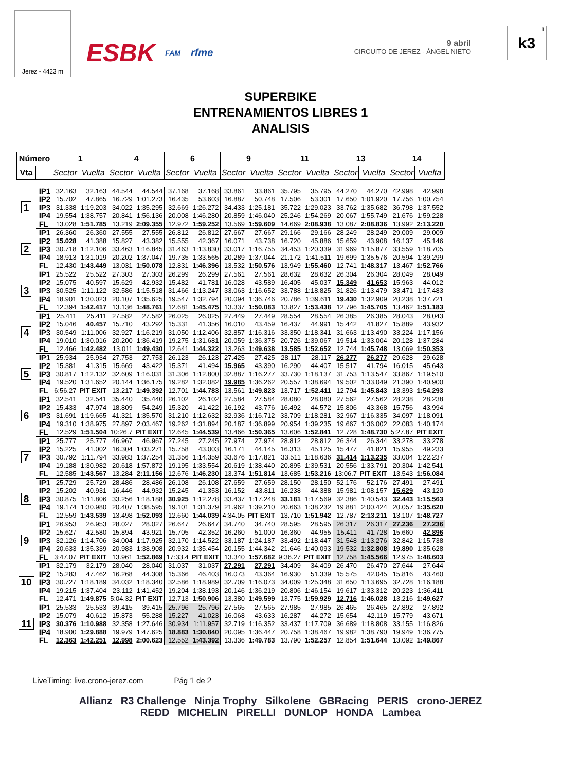Jerez - 4423 m
ESBK FAM rfme
9 abril
CIRCUITO DE JEREZ - ÁNGEL NIETO
1 k3
SUPERBIKE
ENTRENAMIENTOS LIBRES 1
ANALISIS
| Número | | 1 | | 4 | | 6 | | 9 | | 11 | | 13 | | 14 | |
| --- | --- | --- | --- | --- | --- | --- | --- | --- | --- | --- | --- | --- | --- | --- | --- |
| Vta | | Sector | Vuelta | Sector | Vuelta | Sector | Vuelta | Sector | Vuelta | Sector | Vuelta | Sector | Vuelta | Sector | Vuelta |
| 1 | IP1 | 32.163 | 32.163 | 44.544 | 44.544 | 37.168 | 37.168 | 33.861 | 33.861 | 35.795 | 35.795 | 44.270 | 44.270 | 42.998 | 42.998 |
| | IP2 | 15.702 | 47.865 | 16.729 | 1:01.273 | 16.435 | 53.603 | 16.887 | 50.748 | 17.506 | 53.301 | 17.650 | 1:01.920 | 17.756 | 1:00.754 |
| | IP3 | 31.338 | 1:19.203 | 34.022 | 1:35.295 | 32.669 | 1:26.272 | 34.433 | 1:25.181 | 35.722 | 1:29.023 | 33.762 | 1:35.682 | 36.798 | 1:37.552 |
| | IP4 | 19.554 | 1:38.757 | 20.841 | 1:56.136 | 20.008 | 1:46.280 | 20.859 | 1:46.040 | 25.246 | 1:54.269 | 20.067 | 1:55.749 | 21.676 | 1:59.228 |
| | FL | 13.028 | 1:51.785 | 13.219 | 2:09.355 | 12.972 | 1:59.252 | 13.569 | 1:59.609 | 14.669 | 2:08.938 | 13.087 | 2:08.836 | 13.992 | 2:13.220 |
| 2 | IP1 | 26.360 | 26.360 | 27.555 | 27.555 | 26.812 | 26.812 | 27.667 | 27.667 | 29.166 | 29.166 | 28.249 | 28.249 | 29.009 | 29.009 |
| | IP2 | 15.028 | 41.388 | 15.827 | 43.382 | 15.555 | 42.367 | 16.071 | 43.738 | 16.720 | 45.886 | 15.659 | 43.908 | 16.137 | 45.146 |
| | IP3 | 30.718 | 1:12.106 | 33.463 | 1:16.845 | 31.463 | 1:13.830 | 33.017 | 1:16.755 | 34.453 | 1:20.339 | 31.969 | 1:15.877 | 33.559 | 1:18.705 |
| | IP4 | 18.913 | 1:31.019 | 20.202 | 1:37.047 | 19.735 | 1:33.565 | 20.289 | 1:37.044 | 21.172 | 1:41.511 | 19.699 | 1:35.576 | 20.594 | 1:39.299 |
| | FL | 12.430 | 1:43.449 | 13.031 | 1:50.078 | 12.831 | 1:46.396 | 13.532 | 1:50.576 | 13.949 | 1:55.460 | 12.741 | 1:48.317 | 13.467 | 1:52.766 |
| 3 | IP1 | 25.522 | 25.522 | 27.303 | 27.303 | 26.299 | 26.299 | 27.561 | 27.561 | 28.632 | 28.632 | 26.304 | 26.304 | 28.049 | 28.049 |
| | IP2 | 15.075 | 40.597 | 15.629 | 42.932 | 15.482 | 41.781 | 16.028 | 43.589 | 16.405 | 45.037 | 15.349 | 41.653 | 15.963 | 44.012 |
| | IP3 | 30.525 | 1:11.122 | 32.586 | 1:15.518 | 31.466 | 1:13.247 | 33.063 | 1:16.652 | 33.788 | 1:18.825 | 31.826 | 1:13.479 | 33.471 | 1:17.483 |
| | IP4 | 18.901 | 1:30.023 | 20.107 | 1:35.625 | 19.547 | 1:32.794 | 20.094 | 1:36.746 | 20.786 | 1:39.611 | 19.430 | 1:32.909 | 20.238 | 1:37.721 |
| | FL | 12.394 | 1:42.417 | 13.136 | 1:48.761 | 12.681 | 1:45.475 | 13.337 | 1:50.083 | 13.827 | 1:53.438 | 12.796 | 1:45.705 | 13.462 | 1:51.183 |
| 4 | IP1 | 25.411 | 25.411 | 27.582 | 27.582 | 26.025 | 26.025 | 27.449 | 27.449 | 28.554 | 28.554 | 26.385 | 26.385 | 28.043 | 28.043 |
| | IP2 | 15.046 | 40.457 | 15.710 | 43.292 | 15.331 | 41.356 | 16.010 | 43.459 | 16.437 | 44.991 | 15.442 | 41.827 | 15.889 | 43.932 |
| | IP3 | 30.549 | 1:11.006 | 32.927 | 1:16.219 | 31.050 | 1:12.406 | 32.857 | 1:16.316 | 33.350 | 1:18.341 | 31.663 | 1:13.490 | 33.224 | 1:17.156 |
| | IP4 | 19.010 | 1:30.016 | 20.200 | 1:36.419 | 19.275 | 1:31.681 | 20.059 | 1:36.375 | 20.726 | 1:39.067 | 19.514 | 1:33.004 | 20.128 | 1:37.284 |
| | FL | 12.466 | 1:42.482 | 13.011 | 1:49.430 | 12.641 | 1:44.322 | 13.263 | 1:49.638 | 13.585 | 1:52.652 | 12.744 | 1:45.748 | 13.069 | 1:50.353 |
| 5 | IP1 | 25.934 | 25.934 | 27.753 | 27.753 | 26.123 | 26.123 | 27.425 | 27.425 | 28.117 | 28.117 | 26.277 | 26.277 | 29.628 | 29.628 |
| | IP2 | 15.381 | 41.315 | 15.669 | 43.422 | 15.371 | 41.494 | 15.965 | 43.390 | 16.290 | 44.407 | 15.517 | 41.794 | 16.015 | 45.643 |
| | IP3 | 30.817 | 1:12.132 | 32.609 | 1:16.031 | 31.306 | 1:12.800 | 32.887 | 1:16.277 | 33.730 | 1:18.137 | 31.753 | 1:13.547 | 33.867 | 1:19.510 |
| | IP4 | 19.520 | 1:31.652 | 20.144 | 1:36.175 | 19.282 | 1:32.082 | 19.985 | 1:36.262 | 20.557 | 1:38.694 | 19.502 | 1:33.049 | 21.390 | 1:40.900 |
| | FL | 6:56.27 | PIT EXIT | 13.217 | 1:49.392 | 12.701 | 1:44.783 | 13.561 | 1:49.823 | 13.717 | 1:52.411 | 12.794 | 1:45.843 | 13.393 | 1:54.293 |
| 6 | IP1 | 32.541 | 32.541 | 35.440 | 35.440 | 26.102 | 26.102 | 27.584 | 27.584 | 28.080 | 28.080 | 27.562 | 27.562 | 28.238 | 28.238 |
| | IP2 | 15.433 | 47.974 | 18.809 | 54.249 | 15.320 | 41.422 | 16.192 | 43.776 | 16.492 | 44.572 | 15.806 | 43.368 | 15.756 | 43.994 |
| | IP3 | 31.691 | 1:19.665 | 41.321 | 1:35.570 | 31.210 | 1:12.632 | 32.936 | 1:16.712 | 33.709 | 1:18.281 | 32.967 | 1:16.335 | 34.097 | 1:18.091 |
| | IP4 | 19.310 | 1:38.975 | 27.897 | 2:03.467 | 19.262 | 1:31.894 | 20.187 | 1:36.899 | 20.954 | 1:39.235 | 19.667 | 1:36.002 | 22.083 | 1:40.174 |
| | FL | 12.529 | 1:51.504 | 10:26.7 | PIT EXIT | 12.645 | 1:44.539 | 13.466 | 1:50.365 | 13.606 | 1:52.841 | 12.728 | 1:48.730 | 5:27.87 | PIT EXIT |
| 7 | IP1 | 25.777 | 25.777 | 46.967 | 46.967 | 27.245 | 27.245 | 27.974 | 27.974 | 28.812 | 28.812 | 26.344 | 26.344 | 33.278 | 33.278 |
| | IP2 | 15.225 | 41.002 | 16.304 | 1:03.271 | 15.758 | 43.003 | 16.171 | 44.145 | 16.313 | 45.125 | 15.477 | 41.821 | 15.955 | 49.233 |
| | IP3 | 30.792 | 1:11.794 | 33.983 | 1:37.254 | 31.356 | 1:14.359 | 33.676 | 1:17.821 | 33.511 | 1:18.636 | 31.414 | 1:13.235 | 33.004 | 1:22.237 |
| | IP4 | 19.188 | 1:30.982 | 20.618 | 1:57.872 | 19.195 | 1:33.554 | 20.619 | 1:38.440 | 20.895 | 1:39.531 | 20.556 | 1:33.791 | 20.304 | 1:42.541 |
| | FL | 12.585 | 1:43.567 | 13.284 | 2:11.156 | 12.676 | 1:46.230 | 13.374 | 1:51.814 | 13.685 | 1:53.216 | 13:06.7 | PIT EXIT | 13.543 | 1:56.084 |
| 8 | IP1 | 25.729 | 25.729 | 28.486 | 28.486 | 26.108 | 26.108 | 27.659 | 27.659 | 28.150 | 28.150 | 52.176 | 52.176 | 27.491 | 27.491 |
| | IP2 | 15.202 | 40.931 | 16.446 | 44.932 | 15.245 | 41.353 | 16.152 | 43.811 | 16.238 | 44.388 | 15.981 | 1:08.157 | 15.629 | 43.120 |
| | IP3 | 30.875 | 1:11.806 | 33.256 | 1:18.188 | 30.925 | 1:12.278 | 33.437 | 1:17.248 | 33.181 | 1:17.569 | 32.386 | 1:40.543 | 32.443 | 1:15.563 |
| | IP4 | 19.174 | 1:30.980 | 20.407 | 1:38.595 | 19.101 | 1:31.379 | 21.962 | 1:39.210 | 20.663 | 1:38.232 | 19.881 | 2:00.424 | 20.057 | 1:35.620 |
| | FL | 12.559 | 1:43.539 | 13.498 | 1:52.093 | 12.660 | 1:44.039 | 4:34.05 | PIT EXIT | 13.710 | 1:51.942 | 12.787 | 2:13.211 | 13.107 | 1:48.727 |
| 9 | IP1 | 26.953 | 26.953 | 28.027 | 28.027 | 26.647 | 26.647 | 34.740 | 34.740 | 28.595 | 28.595 | 26.317 | 26.317 | 27.236 | 27.236 |
| | IP2 | 15.627 | 42.580 | 15.894 | 43.921 | 15.705 | 42.352 | 16.260 | 51.000 | 16.360 | 44.955 | 15.411 | 41.728 | 15.660 | 42.896 |
| | IP3 | 32.126 | 1:14.706 | 34.004 | 1:17.925 | 32.170 | 1:14.522 | 33.187 | 1:24.187 | 33.492 | 1:18.447 | 31.548 | 1:13.276 | 32.842 | 1:15.738 |
| | IP4 | 20.633 | 1:35.339 | 20.983 | 1:38.908 | 20.932 | 1:35.454 | 20.155 | 1:44.342 | 21.646 | 1:40.093 | 19.532 | 1:32.808 | 19.890 | 1:35.628 |
| | FL | 3:47.07 | PIT EXIT | 13.961 | 1:52.869 | 17:33.4 | PIT EXIT | 13.340 | 1:57.682 | 9:36.27 | PIT EXIT | 12.758 | 1:45.566 | 12.975 | 1:48.603 |
| 10 | IP1 | 32.179 | 32.179 | 28.040 | 28.040 | 31.037 | 31.037 | 27.291 | 27.291 | 34.409 | 34.409 | 26.470 | 26.470 | 27.644 | 27.644 |
| | IP2 | 15.283 | 47.462 | 16.268 | 44.308 | 15.366 | 46.403 | 16.073 | 43.364 | 16.930 | 51.339 | 15.575 | 42.045 | 15.816 | 43.460 |
| | IP3 | 30.727 | 1:18.189 | 34.032 | 1:18.340 | 32.586 | 1:18.989 | 32.709 | 1:16.073 | 34.009 | 1:25.348 | 31.650 | 1:13.695 | 32.728 | 1:16.188 |
| | IP4 | 19.215 | 1:37.404 | 23.112 | 1:41.452 | 19.204 | 1:38.193 | 20.146 | 1:36.219 | 20.806 | 1:46.154 | 19.617 | 1:33.312 | 20.223 | 1:36.411 |
| | FL | 12.471 | 1:49.875 | 5:04.32 | PIT EXIT | 12.713 | 1:50.906 | 13.380 | 1:49.599 | 13.775 | 1:59.929 | 12.716 | 1:46.028 | 13.216 | 1:49.627 |
| 11 | IP1 | 25.533 | 25.533 | 39.415 | 39.415 | 25.796 | 25.796 | 27.565 | 27.565 | 27.985 | 27.985 | 26.465 | 26.465 | 27.892 | 27.892 |
| | IP2 | 15.079 | 40.612 | 15.873 | 55.288 | 15.227 | 41.023 | 16.068 | 43.633 | 16.287 | 44.272 | 15.654 | 42.119 | 15.779 | 43.671 |
| | IP3 | 30.376 | 1:10.988 | 32.358 | 1:27.646 | 30.934 | 1:11.957 | 32.719 | 1:16.352 | 33.437 | 1:17.709 | 36.689 | 1:18.808 | 33.155 | 1:16.826 |
| | IP4 | 18.900 | 1:29.888 | 19.979 | 1:47.625 | 18.883 | 1:30.840 | 20.095 | 1:36.447 | 20.758 | 1:38.467 | 19.982 | 1:38.790 | 19.949 | 1:36.775 |
| | FL | 12.363 | 1:42.251 | 12.998 | 2:00.623 | 12.552 | 1:43.392 | 13.336 | 1:49.783 | 13.790 | 1:52.257 | 12.854 | 1:51.644 | 13.092 | 1:49.867 |
LiveTiming: live.crono-jerez.com Pág 1 de 2
Allianz R3 Challenge Ninja Trophy Silkolene GBRacing PERIS crono-JEREZ
REDD MICHELIN PIRELLI DUNLOP HONDA Lambea